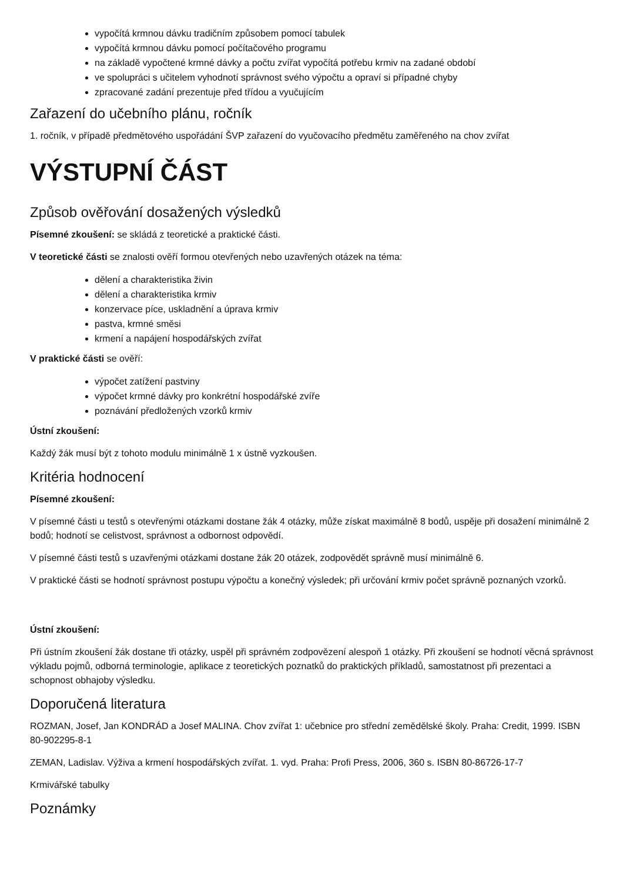vypočítá krmnou dávku tradičním způsobem pomocí tabulek
vypočítá krmnou dávku pomocí počítačového programu
na základě vypočtené krmné dávky a počtu zvířat vypočítá potřebu krmiv na zadané období
ve spolupráci s učitelem vyhodnotí správnost svého výpočtu a opraví si případné chyby
zpracované zadání prezentuje před třídou a vyučujícím
Zařazení do učebního plánu, ročník
1. ročník, v případě předmětového uspořádání ŠVP zařazení do vyučovacího předmětu zaměřeného na chov zvířat
VÝSTUPNÍ ČÁST
Způsob ověřování dosažených výsledků
Písemné zkoušení: se skládá z teoretické a praktické části.
V teoretické části se znalosti ověří formou otevřených nebo uzavřených otázek na téma:
dělení a charakteristika živin
dělení a charakteristika krmiv
konzervace píce, uskladnění a úprava krmiv
pastva, krmné směsi
krmení a napájení hospodářských zvířat
V praktické části se ověří:
výpočet zatížení pastviny
výpočet krmné dávky pro konkrétní hospodářské zvíře
poznávání předložených vzorků krmiv
Ústní zkoušení:
Každý žák musí být z tohoto modulu minimálně 1 x ústně vyzkoušen.
Kritéria hodnocení
Písemné zkoušení:
V písemné části u testů s otevřenými otázkami dostane žák 4 otázky, může získat maximálně 8 bodů, uspěje při dosažení minimálně 2 bodů; hodnotí se celistvost, správnost a odbornost odpovědí.
V písemné části testů s uzavřenými otázkami dostane žák 20 otázek, zodpovědět správně musí minimálně 6.
V praktické části se hodnotí správnost postupu výpočtu a konečný výsledek; při určování krmiv počet správně poznaných vzorků.
Ústní zkoušení:
Při ústním zkoušení žák dostane tři otázky, uspěl při správném zodpovězení alespoň 1 otázky. Při zkoušení se hodnotí věcná správnost výkladu pojmů, odborná terminologie, aplikace z teoretických poznatků do praktických příkladů, samostatnost při prezentaci a schopnost obhajoby výsledku.
Doporučená literatura
ROZMAN, Josef, Jan KONDRÁD a Josef MALINA. Chov zvířat 1: učebnice pro střední zemědělské školy. Praha: Credit, 1999. ISBN 80-902295-8-1
ZEMAN, Ladislav. Výživa a krmení hospodářských zvířat. 1. vyd. Praha: Profi Press, 2006, 360 s. ISBN 80-86726-17-7
Krmivářské tabulky
Poznámky